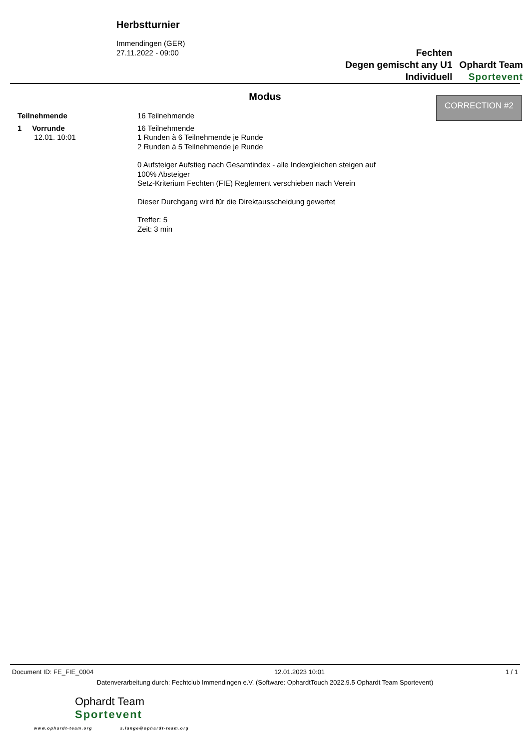Herbstturnier
Immendingen (GER)
27.11.2022 - 09:00
Fechten
Degen gemischt any U1
Individuell
Ophardt Team
Sportevent
CORRECTION #2
Modus
Teilnehmende 16 Teilnehmende
1 Vorrunde
12.01. 10:01
16 Teilnehmende
1 Runden à 6 Teilnehmende je Runde
2 Runden à 5 Teilnehmende je Runde
0 Aufsteiger Aufstieg nach Gesamtindex - alle Indexgleichen steigen auf
100% Absteiger
Setz-Kriterium Fechten (FIE) Reglement verschieben nach Verein
Dieser Durchgang wird für die Direktausscheidung gewertet
Treffer: 5
Zeit: 3 min
Document ID: FE_FIE_0004 12.01.2023 10:01 1 / 1
Datenverarbeitung durch: Fechtclub Immendingen e.V. (Software: OphardtTouch 2022.9.5 Ophardt Team Sportevent)
Ophardt Team
Sportevent
www.ophardt-team.org s.lange@ophardt-team.org